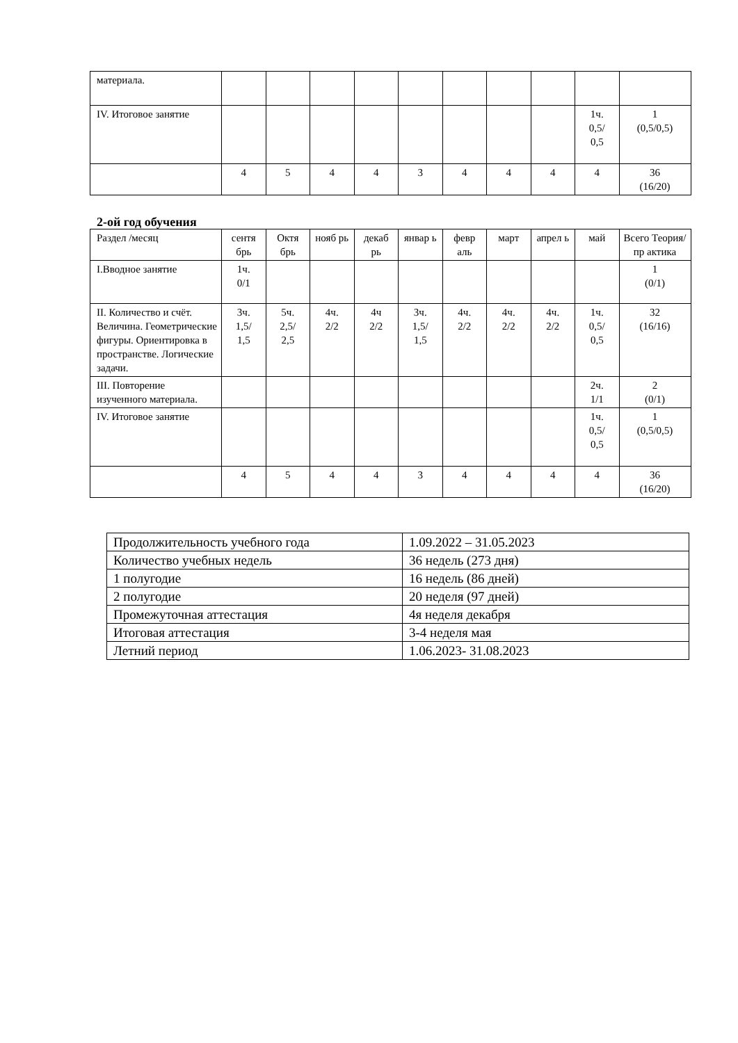| материала. | | | | | | | | | | |
| IV. Итоговое занятие | | | | | | | | | 1ч. 0,5/ 0,5 | 1 (0,5/0,5) |
| | 4 | 5 | 4 | 4 | 3 | 4 | 4 | 4 | 4 | 36 (16/20) |
2-ой год обучения
| Раздел /месяц | сентя брь | Октя брь | нояб рь | декаб рь | январ ь | февр аль | март | апрел ь | май | Всего Теория/пр актика |
| I.Вводное занятие | 1ч. 0/1 | | | | | | | | | 1 (0/1) |
| II. Количество и счёт. Величина. Геометрические фигуры. Ориентировка в пространстве. Логические задачи. | 3ч. 1,5/ 1,5 | 5ч. 2,5/ 2,5 | 4ч. 2/2 | 4ч 2/2 | 3ч. 1,5/ 1,5 | 4ч. 2/2 | 4ч. 2/2 | 4ч. 2/2 | 1ч. 0,5/ 0,5 | 32 (16/16) |
| III. Повторение изученного материала. | | | | | | | | | 2ч. 1/1 | 2 (0/1) |
| IV. Итоговое занятие | | | | | | | | | 1ч. 0,5/ 0,5 | 1 (0,5/0,5) |
| | 4 | 5 | 4 | 4 | 3 | 4 | 4 | 4 | 4 | 36 (16/20) |
| Продолжительность учебного года | 1.09.2022 – 31.05.2023 |
| Количество учебных недель | 36 недель (273 дня) |
| 1 полугодие | 16 недель (86 дней) |
| 2 полугодие | 20 неделя (97 дней) |
| Промежуточная аттестация | 4я неделя декабря |
| Итоговая аттестация | 3-4 неделя мая |
| Летний период | 1.06.2023- 31.08.2023 |